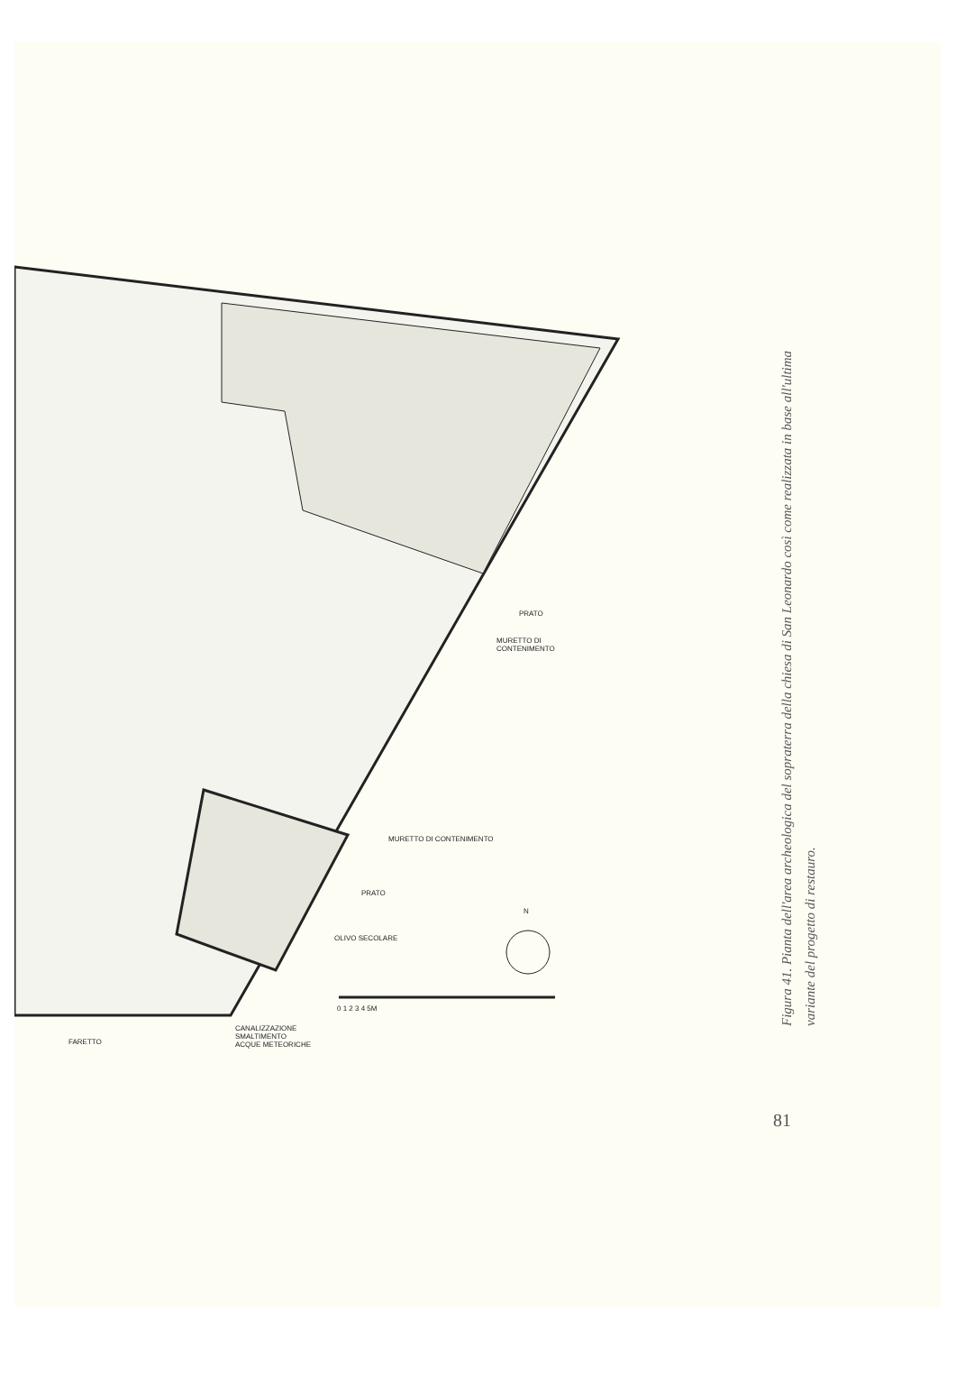PRATO
MURETTO DI
CONTENIMENTO
MURETTO DI CONTENIMENTO
PRATO
OLIVO SECOLARE
N
FARETTO
CANALIZZAZIONE
SMALTIMENTO
ACQUE METEORICHE
0 1 2 3 4 5M
Figura 41. Pianta dell'area archeologica del sopraterra della chiesa di San Leonardo così come realizzata in base all'ultima variante del progetto di restauro.
81